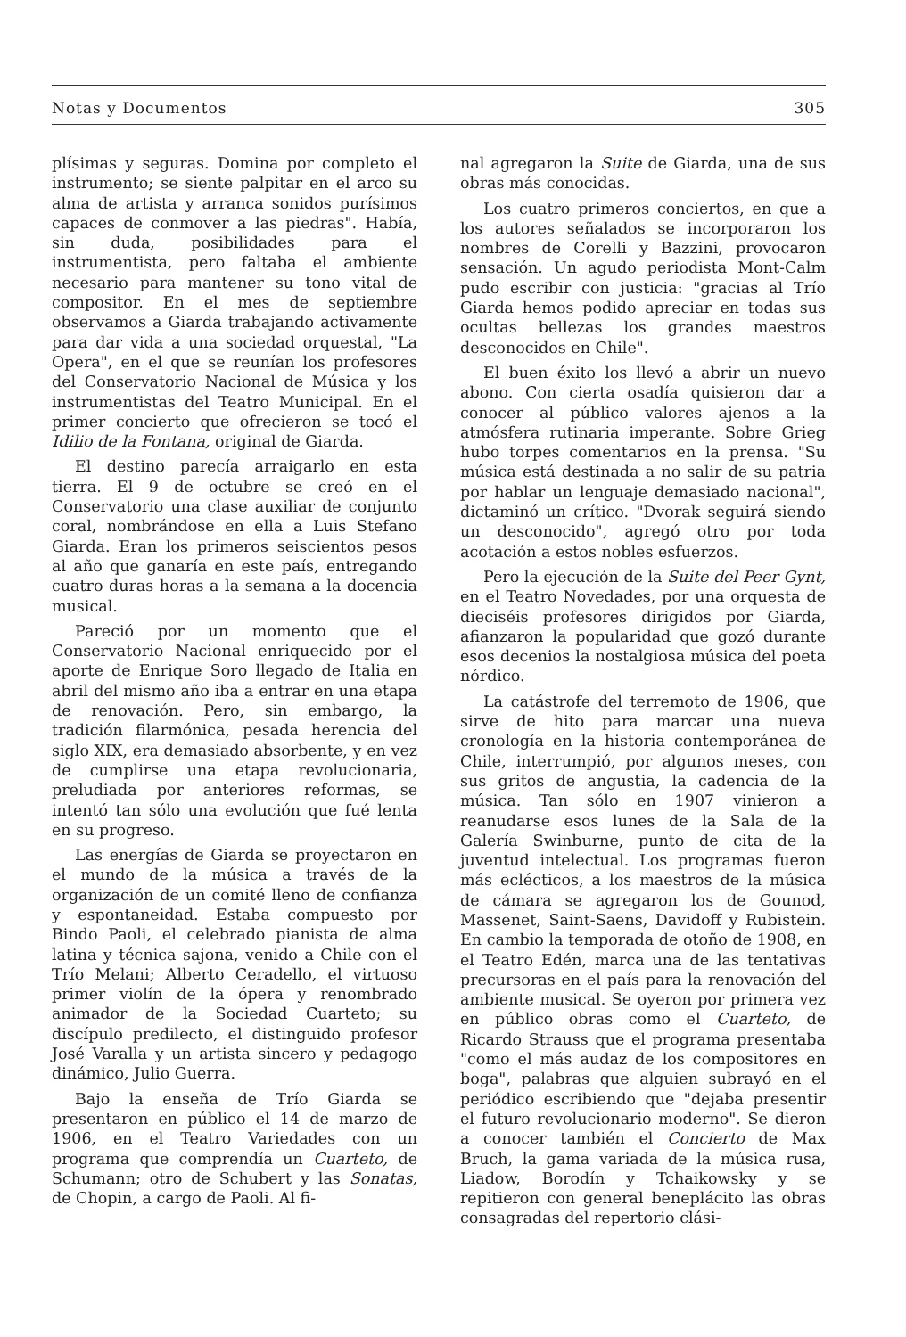Notas y Documentos 305
plísimas y seguras. Domina por completo el instrumento; se siente palpitar en el arco su alma de artista y arranca sonidos purísimos capaces de conmover a las piedras". Había, sin duda, posibilidades para el instrumentista, pero faltaba el ambiente necesario para mantener su tono vital de compositor. En el mes de septiembre observamos a Giarda trabajando activamente para dar vida a una sociedad orquestal, "La Opera", en el que se reunían los profesores del Conservatorio Nacional de Música y los instrumentistas del Teatro Municipal. En el primer concierto que ofrecieron se tocó el Idilio de la Fontana, original de Giarda.
El destino parecía arraigarlo en esta tierra. El 9 de octubre se creó en el Conservatorio una clase auxiliar de conjunto coral, nombrándose en ella a Luis Stefano Giarda. Eran los primeros seiscientos pesos al año que ganaría en este país, entregando cuatro duras horas a la semana a la docencia musical.
Pareció por un momento que el Conservatorio Nacional enriquecido por el aporte de Enrique Soro llegado de Italia en abril del mismo año iba a entrar en una etapa de renovación. Pero, sin embargo, la tradición filarmónica, pesada herencia del siglo XIX, era demasiado absorbente, y en vez de cumplirse una etapa revolucionaria, preludiada por anteriores reformas, se intentó tan sólo una evolución que fué lenta en su progreso.
Las energías de Giarda se proyectaron en el mundo de la música a través de la organización de un comité lleno de confianza y espontaneidad. Estaba compuesto por Bindo Paoli, el celebrado pianista de alma latina y técnica sajona, venido a Chile con el Trío Melani; Alberto Ceradello, el virtuoso primer violín de la ópera y renombrado animador de la Sociedad Cuarteto; su discípulo predilecto, el distinguido profesor José Varalla y un artista sincero y pedagogo dinámico, Julio Guerra.
Bajo la enseña de Trío Giarda se presentaron en público el 14 de marzo de 1906, en el Teatro Variedades con un programa que comprendía un Cuarteto, de Schumann; otro de Schubert y las Sonatas, de Chopin, a cargo de Paoli. Al fi-
nal agregaron la Suite de Giarda, una de sus obras más conocidas.
Los cuatro primeros conciertos, en que a los autores señalados se incorporaron los nombres de Corelli y Bazzini, provocaron sensación. Un agudo periodista Mont-Calm pudo escribir con justicia: "gracias al Trío Giarda hemos podido apreciar en todas sus ocultas bellezas los grandes maestros desconocidos en Chile".
El buen éxito los llevó a abrir un nuevo abono. Con cierta osadía quisieron dar a conocer al público valores ajenos a la atmósfera rutinaria imperante. Sobre Grieg hubo torpes comentarios en la prensa. "Su música está destinada a no salir de su patria por hablar un lenguaje demasiado nacional", dictaminó un crítico. "Dvorak seguirá siendo un desconocido", agregó otro por toda acotación a estos nobles esfuerzos.
Pero la ejecución de la Suite del Peer Gynt, en el Teatro Novedades, por una orquesta de dieciséis profesores dirigidos por Giarda, afianzaron la popularidad que gozó durante esos decenios la nostalgiosa música del poeta nórdico.
La catástrofe del terremoto de 1906, que sirve de hito para marcar una nueva cronología en la historia contemporánea de Chile, interrumpió, por algunos meses, con sus gritos de angustia, la cadencia de la música. Tan sólo en 1907 vinieron a reanudarse esos lunes de la Sala de la Galería Swinburne, punto de cita de la juventud intelectual. Los programas fueron más eclécticos, a los maestros de la música de cámara se agregaron los de Gounod, Massenet, Saint-Saens, Davidoff y Rubistein. En cambio la temporada de otoño de 1908, en el Teatro Edén, marca una de las tentativas precursoras en el país para la renovación del ambiente musical. Se oyeron por primera vez en público obras como el Cuarteto, de Ricardo Strauss que el programa presentaba "como el más audaz de los compositores en boga", palabras que alguien subrayó en el periódico escribiendo que "dejaba presentir el futuro revolucionario moderno". Se dieron a conocer también el Concierto de Max Bruch, la gama variada de la música rusa, Liadow, Borodín y Tchaikowsky y se repitieron con general beneplácito las obras consagradas del repertorio clási-